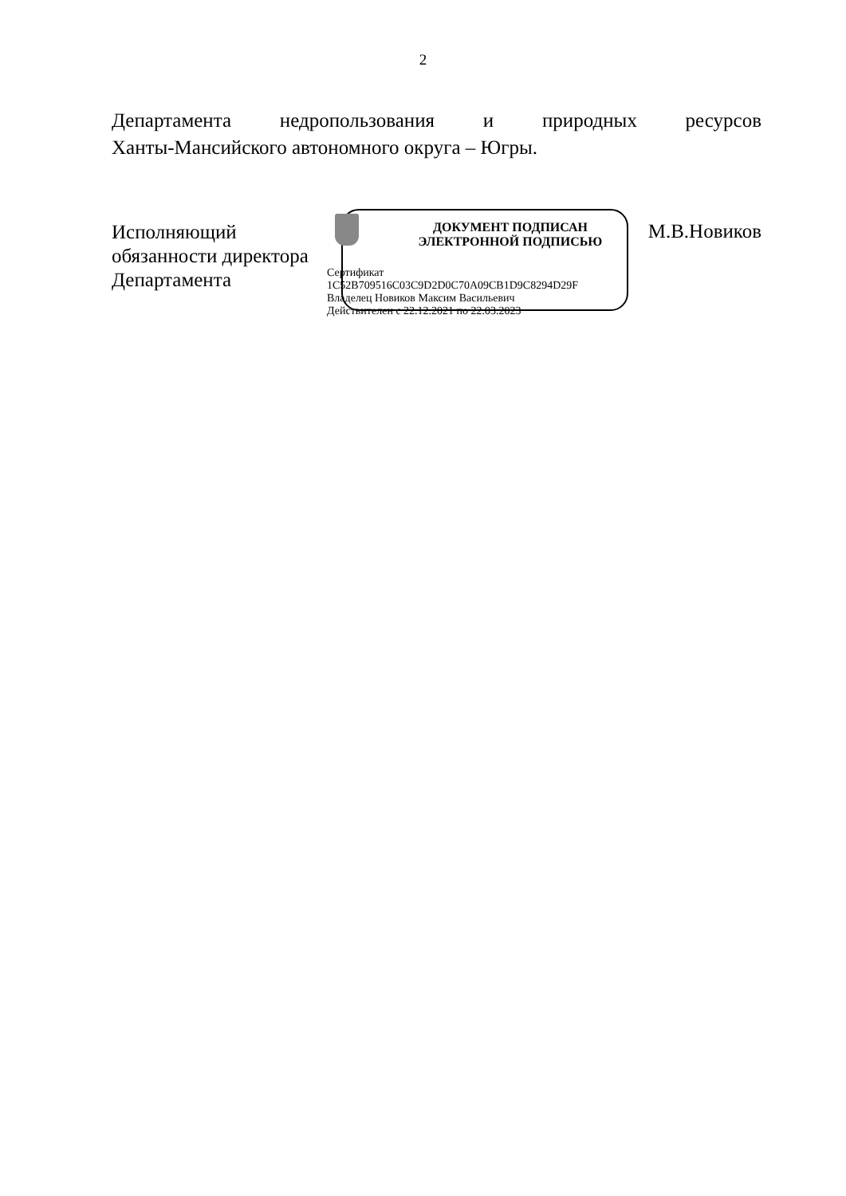2
Департамента недропользования и природных ресурсов
Ханты-Мансийского автономного округа – Югры.
Исполняющий
обязанности директора
Департамента
ДОКУМЕНТ ПОДПИСАН
ЭЛЕКТРОННОЙ ПОДПИСЬЮ
Сертификат
1C52B709516C03C9D2D0C70A09CB1D9C8294D29F
Владелец Новиков Максим Васильевич
Действителен с 22.12.2021 по 22.03.2023
М.В.Новиков